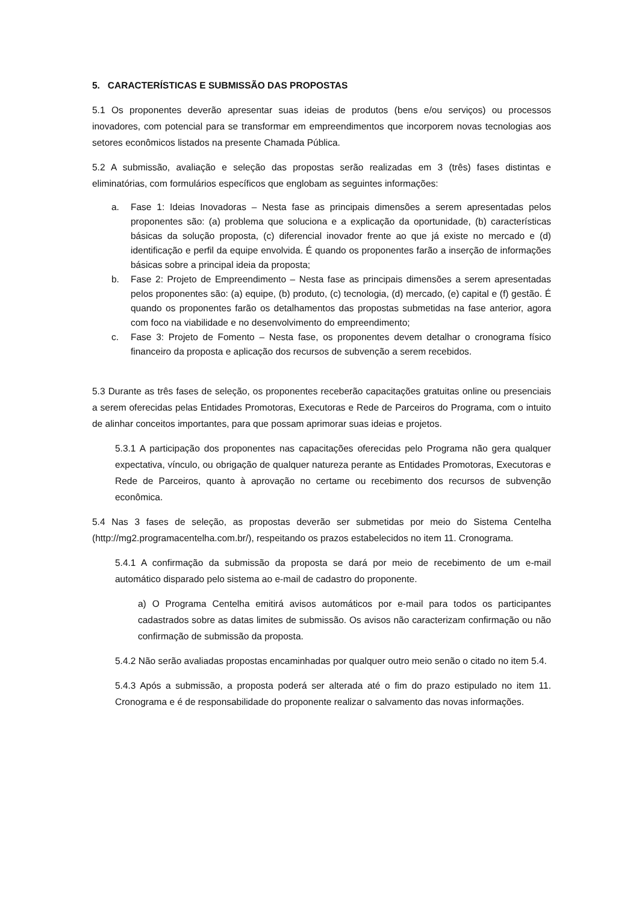5. CARACTERÍSTICAS E SUBMISSÃO DAS PROPOSTAS
5.1 Os proponentes deverão apresentar suas ideias de produtos (bens e/ou serviços) ou processos inovadores, com potencial para se transformar em empreendimentos que incorporem novas tecnologias aos setores econômicos listados na presente Chamada Pública.
5.2 A submissão, avaliação e seleção das propostas serão realizadas em 3 (três) fases distintas e eliminatórias, com formulários específicos que englobam as seguintes informações:
a. Fase 1: Ideias Inovadoras – Nesta fase as principais dimensões a serem apresentadas pelos proponentes são: (a) problema que soluciona e a explicação da oportunidade, (b) características básicas da solução proposta, (c) diferencial inovador frente ao que já existe no mercado e (d) identificação e perfil da equipe envolvida. É quando os proponentes farão a inserção de informações básicas sobre a principal ideia da proposta;
b. Fase 2: Projeto de Empreendimento – Nesta fase as principais dimensões a serem apresentadas pelos proponentes são: (a) equipe, (b) produto, (c) tecnologia, (d) mercado, (e) capital e (f) gestão. É quando os proponentes farão os detalhamentos das propostas submetidas na fase anterior, agora com foco na viabilidade e no desenvolvimento do empreendimento;
c. Fase 3: Projeto de Fomento – Nesta fase, os proponentes devem detalhar o cronograma físico financeiro da proposta e aplicação dos recursos de subvenção a serem recebidos.
5.3 Durante as três fases de seleção, os proponentes receberão capacitações gratuitas online ou presenciais a serem oferecidas pelas Entidades Promotoras, Executoras e Rede de Parceiros do Programa, com o intuito de alinhar conceitos importantes, para que possam aprimorar suas ideias e projetos.
5.3.1 A participação dos proponentes nas capacitações oferecidas pelo Programa não gera qualquer expectativa, vínculo, ou obrigação de qualquer natureza perante as Entidades Promotoras, Executoras e Rede de Parceiros, quanto à aprovação no certame ou recebimento dos recursos de subvenção econômica.
5.4 Nas 3 fases de seleção, as propostas deverão ser submetidas por meio do Sistema Centelha (http://mg2.programacentelha.com.br/), respeitando os prazos estabelecidos no item 11. Cronograma.
5.4.1 A confirmação da submissão da proposta se dará por meio de recebimento de um e-mail automático disparado pelo sistema ao e-mail de cadastro do proponente.
a) O Programa Centelha emitirá avisos automáticos por e-mail para todos os participantes cadastrados sobre as datas limites de submissão. Os avisos não caracterizam confirmação ou não confirmação de submissão da proposta.
5.4.2 Não serão avaliadas propostas encaminhadas por qualquer outro meio senão o citado no item 5.4.
5.4.3 Após a submissão, a proposta poderá ser alterada até o fim do prazo estipulado no item 11. Cronograma e é de responsabilidade do proponente realizar o salvamento das novas informações.